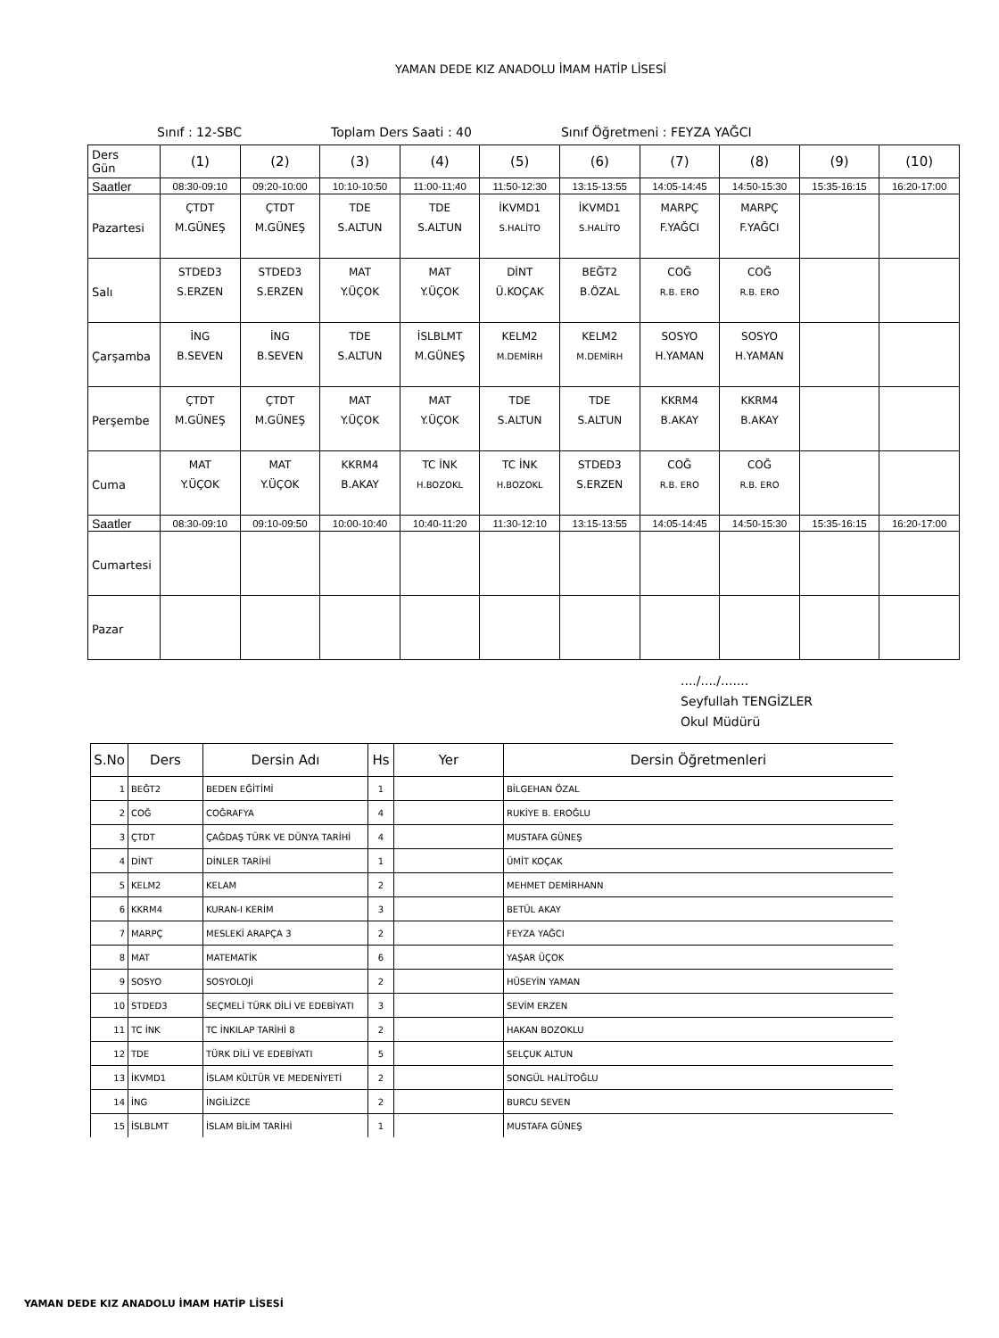YAMAN DEDE KIZ ANADOLU İMAM HATİP LİSESİ
Sınıf : 12-SBC Toplam Ders Saati : 40 Sınıf Öğretmeni : FEYZA YAĞCI
| Ders Gün | (1) | (2) | (3) | (4) | (5) | (6) | (7) | (8) | (9) | (10) |
| Saatler | 08:30-09:10 | 09:20-10:00 | 10:10-10:50 | 11:00-11:40 | 11:50-12:30 | 13:15-13:55 | 14:05-14:45 | 14:50-15:30 | 15:35-16:15 | 16:20-17:00 |
| Pazartesi | ÇTDT M.GÜNEŞ | ÇTDT M.GÜNEŞ | TDE S.ALTUN | TDE S.ALTUN | İKVMD1 S.HALİTO | İKVMD1 S.HALİTO | MARPÇ F.YAĞCI | MARPÇ F.YAĞCI | | |
| Salı | STDED3 S.ERZEN | STDED3 S.ERZEN | MAT Y.ÜÇOK | MAT Y.ÜÇOK | DİNT Ü.KOÇAK | BEĞT2 B.ÖZAL | COĞ R.B. ERO | COĞ R.B. ERO | | |
| Çarşamba | İNG B.SEVEN | İNG B.SEVEN | TDE S.ALTUN | İSLBLMT M.GÜNEŞ | KELM2 M.DEMİRH | KELM2 M.DEMİRH | SOSYO H.YAMAN | SOSYO H.YAMAN | | |
| Perşembe | ÇTDT M.GÜNEŞ | ÇTDT M.GÜNEŞ | MAT Y.ÜÇOK | MAT Y.ÜÇOK | TDE S.ALTUN | TDE S.ALTUN | KKRM4 B.AKAY | KKRM4 B.AKAY | | |
| Cuma | MAT Y.ÜÇOK | MAT Y.ÜÇOK | KKRM4 B.AKAY | TC İNK H.BOZOKL | TC İNK H.BOZOKL | STDED3 S.ERZEN | COĞ R.B. ERO | COĞ R.B. ERO | | |
| Saatler | 08:30-09:10 | 09:10-09:50 | 10:00-10:40 | 10:40-11:20 | 11:30-12:10 | 13:15-13:55 | 14:05-14:45 | 14:50-15:30 | 15:35-16:15 | 16:20-17:00 |
| Cumartesi | | | | | | | | | | |
| Pazar | | | | | | | | | | |
..../..../.......
Seyfullah TENGİZLER
Okul Müdürü
| S.No | Ders | Dersin Adı | Hs | Yer | Dersin Öğretmenleri |
| --- | --- | --- | --- | --- | --- |
| 1 | BEĞT2 | BEDEN EĞİTİMİ | 1 | | BİLGEHAN ÖZAL |
| 2 | COĞ | COĞRAFYA | 4 | | RUKİYE B. EROĞLU |
| 3 | ÇTDT | ÇAĞDAŞ TÜRK VE DÜNYA TARİHİ | 4 | | MUSTAFA GÜNEŞ |
| 4 | DİNT | DİNLER TARİHİ | 1 | | ÜMİT KOÇAK |
| 5 | KELM2 | KELAM | 2 | | MEHMET DEMİRHANN |
| 6 | KKRM4 | KURAN-I KERİM | 3 | | BETÜL AKAY |
| 7 | MARPÇ | MESLEKİ ARAPÇA 3 | 2 | | FEYZA YAĞCI |
| 8 | MAT | MATEMATİK | 6 | | YAŞAR ÜÇOK |
| 9 | SOSYO | SOSYOLOJİ | 2 | | HÜSEYİN YAMAN |
| 10 | STDED3 | SEÇMELİ TÜRK DİLİ VE EDEBİYATI | 3 | | SEVİM ERZEN |
| 11 | TC İNK | TC İNKILAP TARİHİ 8 | 2 | | HAKAN BOZOKLU |
| 12 | TDE | TÜRK DİLİ VE EDEBİYATI | 5 | | SELÇUK ALTUN |
| 13 | İKVMD1 | İSLAM KÜLTÜR VE MEDENİYETİ | 2 | | SONGÜL HALİTOĞLU |
| 14 | İNG | İNGİLİZCE | 2 | | BURCU SEVEN |
| 15 | İSLBLMT | İSLAM BİLİM TARİHİ | 1 | | MUSTAFA GÜNEŞ |
YAMAN DEDE KIZ ANADOLU İMAM HATİP LİSESİ